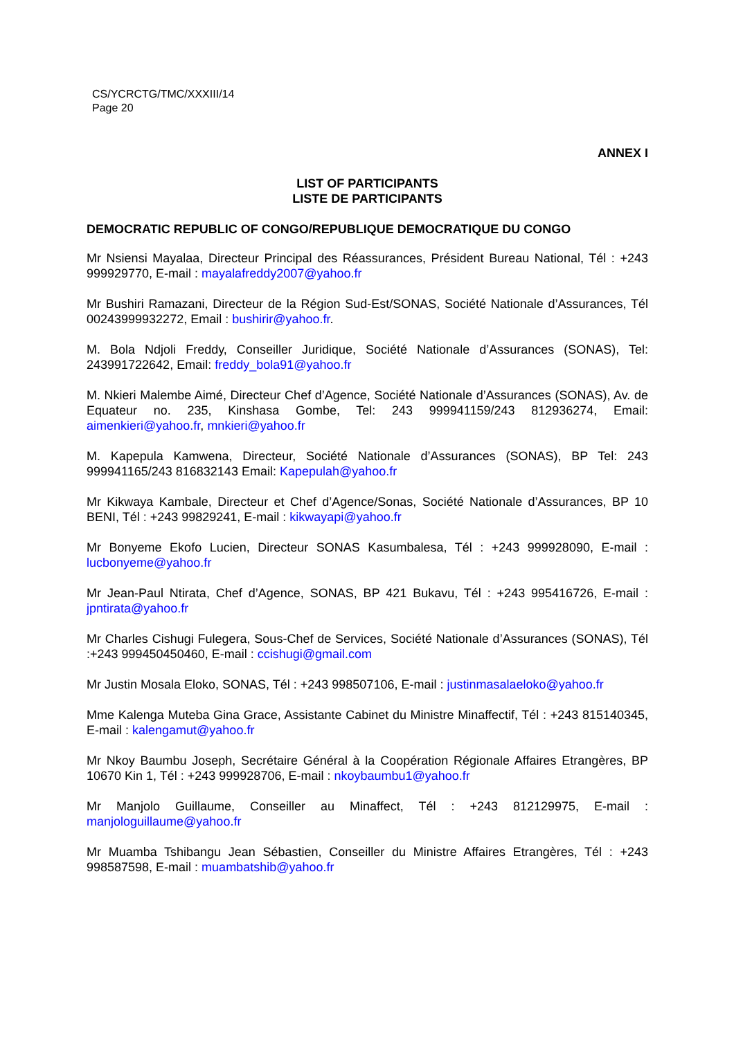CS/YCRCTG/TMC/XXXIII/14
Page 20
ANNEX I
LIST OF PARTICIPANTS
LISTE DE PARTICIPANTS
DEMOCRATIC REPUBLIC OF CONGO/REPUBLIQUE DEMOCRATIQUE DU CONGO
Mr Nsiensi Mayalaa, Directeur Principal des Réassurances, Président Bureau National, Tél : +243 999929770, E-mail : mayalafreddy2007@yahoo.fr
Mr Bushiri Ramazani, Directeur de la Région Sud-Est/SONAS, Société Nationale d’Assurances, Tél 00243999932272, Email : bushirir@yahoo.fr.
M. Bola Ndjoli Freddy, Conseiller Juridique, Société Nationale d’Assurances (SONAS), Tel: 243991722642, Email: freddy_bola91@yahoo.fr
M. Nkieri Malembe Aimé, Directeur Chef d’Agence, Société Nationale d’Assurances (SONAS), Av. de Equateur no. 235, Kinshasa Gombe, Tel: 243 999941159/243 812936274, Email: aimenkieri@yahoo.fr, mnkieri@yahoo.fr
M. Kapepula Kamwena, Directeur, Société Nationale d’Assurances (SONAS), BP Tel: 243 999941165/243 816832143 Email: Kapepulah@yahoo.fr
Mr Kikwaya Kambale, Directeur et Chef d’Agence/Sonas, Société Nationale d’Assurances, BP 10 BENI, Tél : +243 99829241, E-mail : kikwayapi@yahoo.fr
Mr Bonyeme Ekofo Lucien, Directeur SONAS Kasumbalesa, Tél : +243 999928090, E-mail : lucbonyeme@yahoo.fr
Mr Jean-Paul Ntirata, Chef d’Agence, SONAS, BP 421 Bukavu, Tél : +243 995416726, E-mail : jpntirata@yahoo.fr
Mr Charles Cishugi Fulegera, Sous-Chef de Services, Société Nationale d’Assurances (SONAS), Tél :+243 999450450460, E-mail : ccishugi@gmail.com
Mr Justin Mosala Eloko, SONAS, Tél : +243 998507106, E-mail : justinmasalaeloko@yahoo.fr
Mme Kalenga Muteba Gina Grace, Assistante Cabinet du Ministre Minaffectif, Tél : +243 815140345, E-mail : kalengamut@yahoo.fr
Mr Nkoy Baumbu Joseph, Secrétaire Général à la Coopération Régionale Affaires Etrangères, BP 10670 Kin 1, Tél : +243 999928706, E-mail : nkoybaumbu1@yahoo.fr
Mr Manjolo Guillaume, Conseiller au Minaffect, Tél : +243 812129975, E-mail : manjologuillaume@yahoo.fr
Mr Muamba Tshibangu Jean Sébastien, Conseiller du Ministre Affaires Etrangères, Tél : +243 998587598, E-mail : muambatshib@yahoo.fr